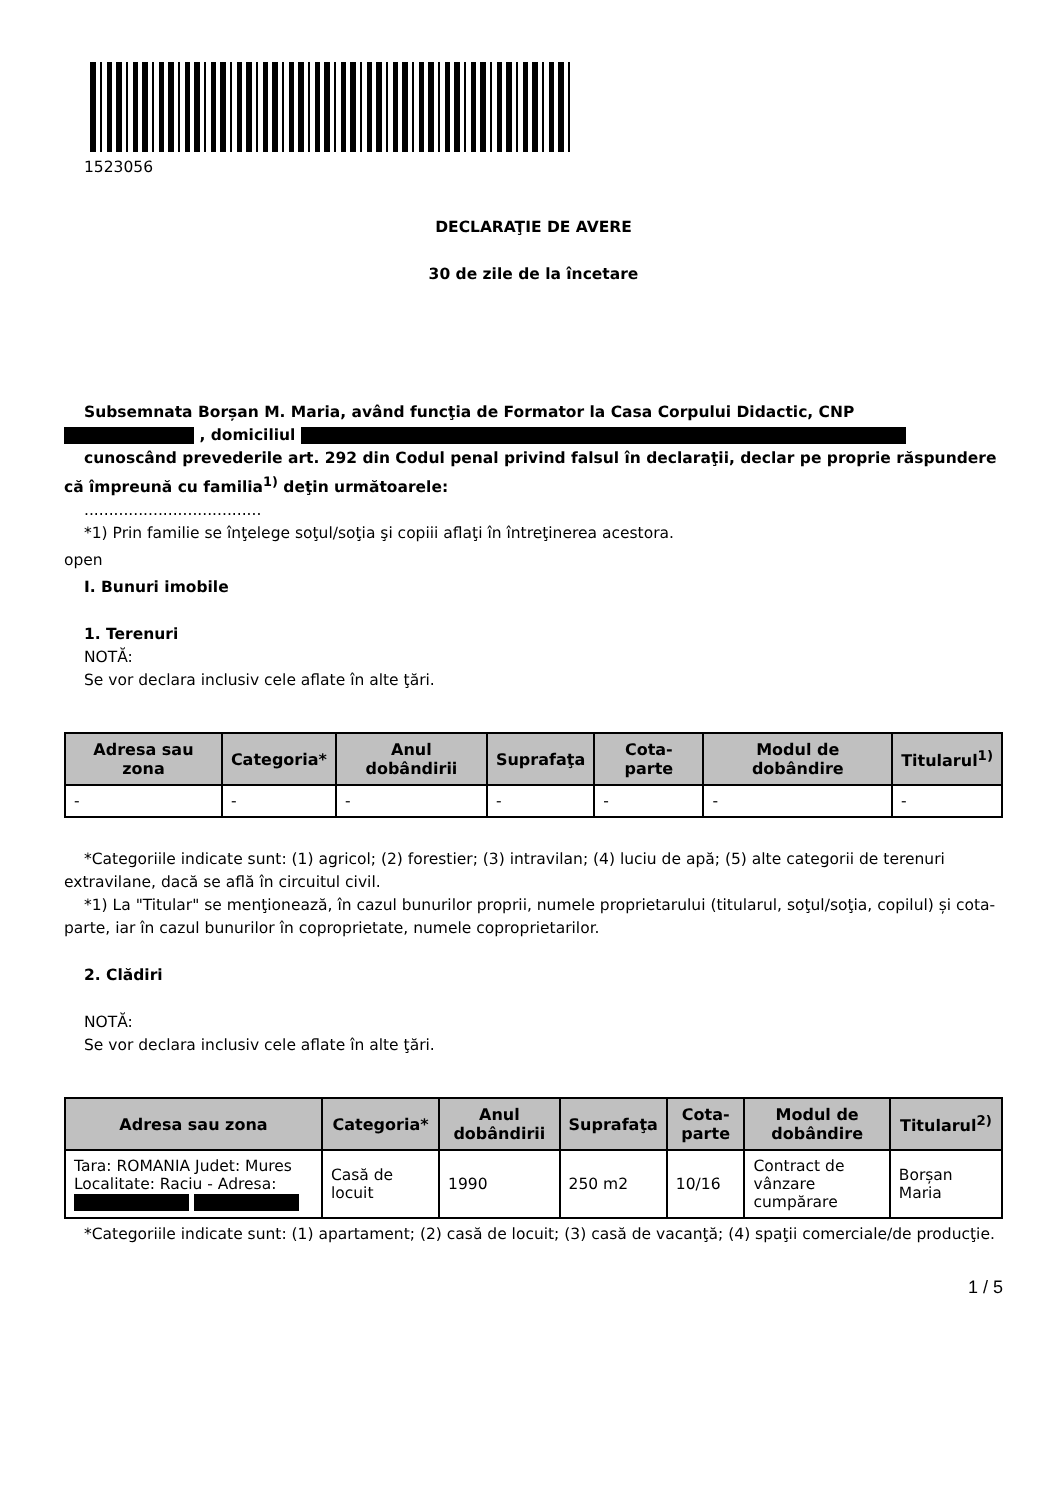1523056
DECLARAŢIE DE AVERE
30 de zile de la încetare
Subsemnata Borșan M. Maria, având funcţia de Formator la Casa Corpului Didactic, CNP
, domiciliul
cunoscând prevederile art. 292 din Codul penal privind falsul în declaraţii, declar pe proprie răspundere că împreună cu familia<sup>1)</sup> deţin următoarele:
....................................
*1) Prin familie se înţelege soţul/soţia şi copiii aflaţi în întreţinerea acestora.
open
I. Bunuri imobile
1. Terenuri
NOTĂ:
Se vor declara inclusiv cele aflate în alte ţări.
| Adresa sau zona | Categoria* | Anul dobândirii | Suprafaţa | Cota-parte | Modul de dobândire | Titularul<sup>1)</sup> |
| --- | --- | --- | --- | --- | --- | --- |
| - | - | - | - | - | - | - |
*Categoriile indicate sunt: (1) agricol; (2) forestier; (3) intravilan; (4) luciu de apă; (5) alte categorii de terenuri extravilane, dacă se află în circuitul civil.
*1) La "Titular" se menţionează, în cazul bunurilor proprii, numele proprietarului (titularul, soţul/soţia, copilul) și cota-parte, iar în cazul bunurilor în coproprietate, numele coproprietarilor.
2. Clădiri
NOTĂ:
Se vor declara inclusiv cele aflate în alte ţări.
| Adresa sau zona | Categoria* | Anul dobândirii | Suprafaţa | Cota-parte | Modul de dobândire | Titularul<sup>2)</sup> |
| --- | --- | --- | --- | --- | --- | --- |
| Tara: ROMANIA Judet: Mures Localitate: Raciu - Adresa: | Casă de locuit | 1990 | 250 m2 | 10/16 | Contract de vânzare cumpărare | Borșan Maria |
*Categoriile indicate sunt: (1) apartament; (2) casă de locuit; (3) casă de vacanţă; (4) spaţii comerciale/de producţie.
1 / 5